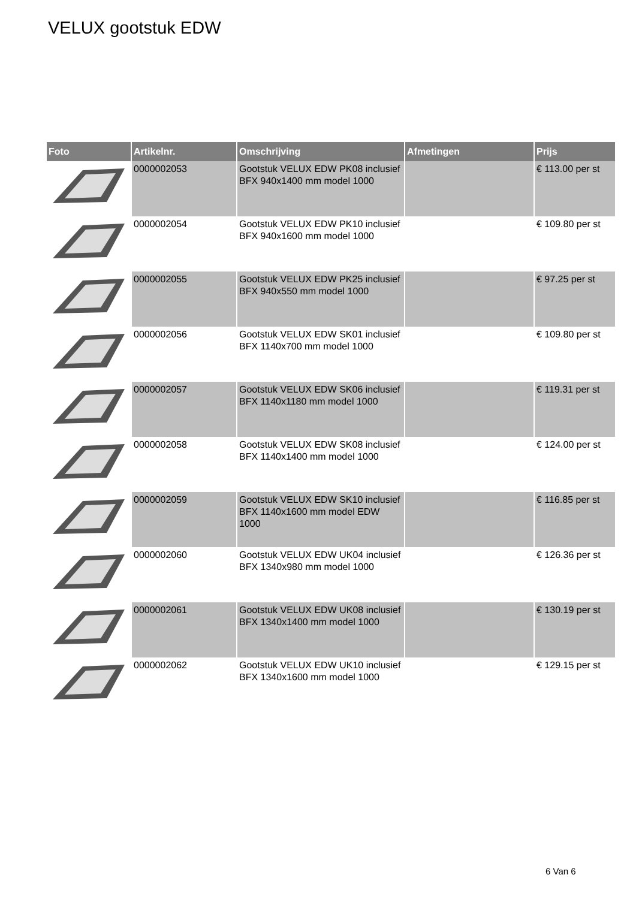VELUX gootstuk EDW
| Foto | Artikelnr. | Omschrijving | Afmetingen | Prijs |
| --- | --- | --- | --- | --- |
| | 0000002053 | Gootstuk VELUX EDW PK08 inclusief BFX 940x1400 mm model 1000 | | € 113.00 per st |
| | 0000002054 | Gootstuk VELUX EDW PK10 inclusief BFX 940x1600 mm model 1000 | | € 109.80 per st |
| | 0000002055 | Gootstuk VELUX EDW PK25 inclusief BFX 940x550 mm model 1000 | | € 97.25 per st |
| | 0000002056 | Gootstuk VELUX EDW SK01 inclusief BFX 1140x700 mm model 1000 | | € 109.80 per st |
| | 0000002057 | Gootstuk VELUX EDW SK06 inclusief BFX 1140x1180 mm model 1000 | | € 119.31 per st |
| | 0000002058 | Gootstuk VELUX EDW SK08 inclusief BFX 1140x1400 mm model 1000 | | € 124.00 per st |
| | 0000002059 | Gootstuk VELUX EDW SK10 inclusief BFX 1140x1600 mm model EDW 1000 | | € 116.85 per st |
| | 0000002060 | Gootstuk VELUX EDW UK04 inclusief BFX 1340x980 mm model 1000 | | € 126.36 per st |
| | 0000002061 | Gootstuk VELUX EDW UK08 inclusief BFX 1340x1400 mm model 1000 | | € 130.19 per st |
| | 0000002062 | Gootstuk VELUX EDW UK10 inclusief BFX 1340x1600 mm model 1000 | | € 129.15 per st |
6 Van 6